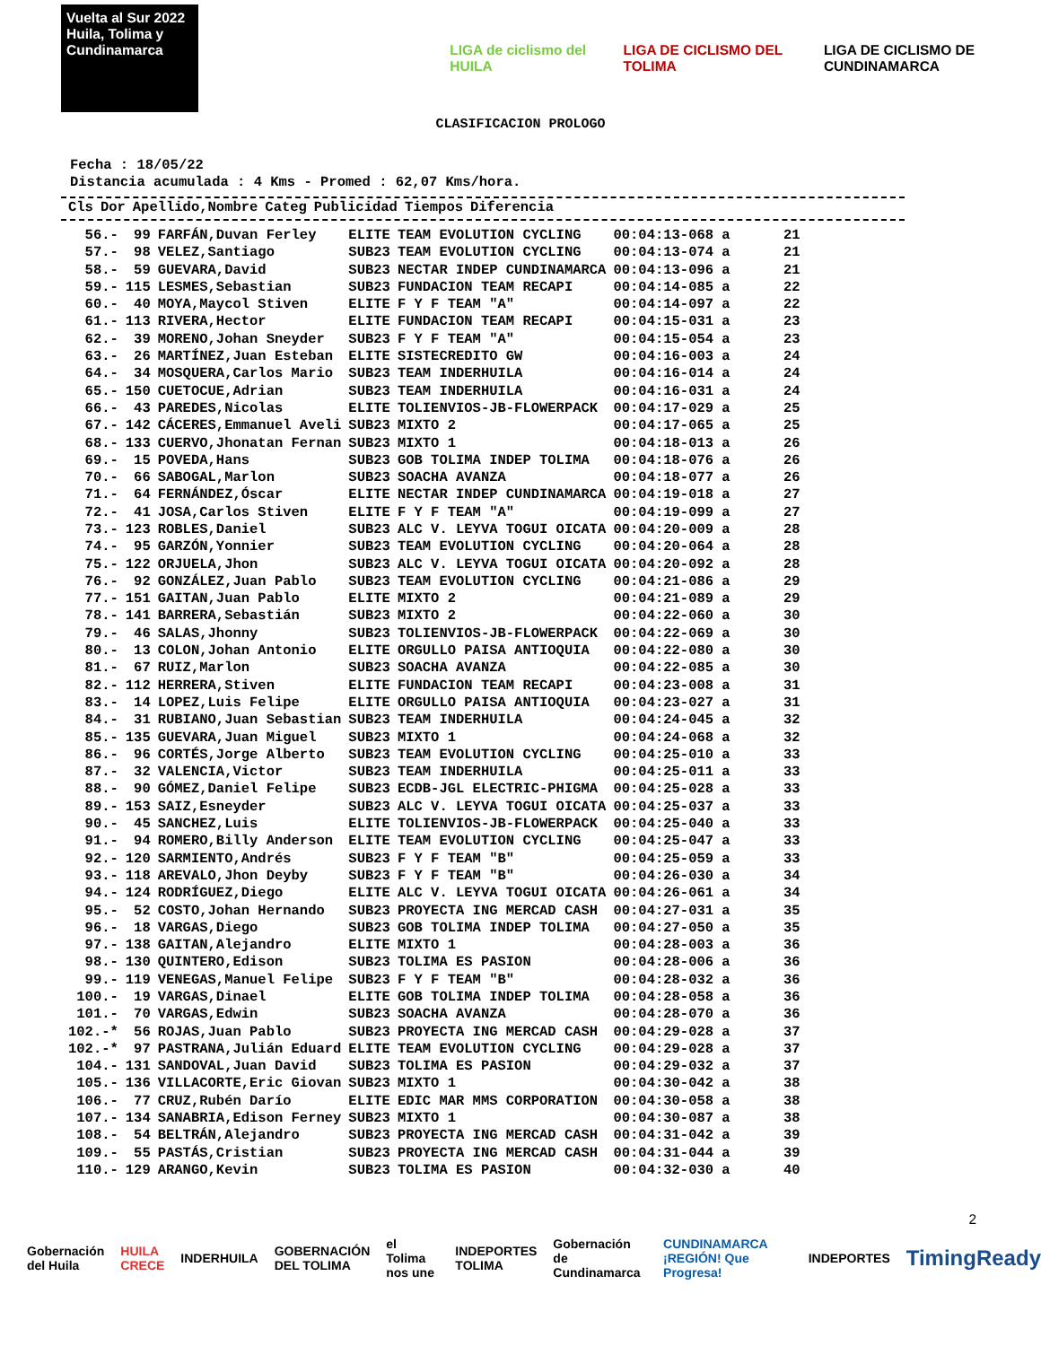Vuelta al Sur 2022
Huila, Tolima y Cundinamarca
LIGA de ciclismo del HUILA LIGA DE CICLISMO DEL TOLIMA
LIGA DE CICLISMO DE CUNDINAMARCA
CLASIFICACION PROLOGO
Fecha : 18/05/22
Distancia acumulada : 4 Kms - Promed : 62,07 Kms/hora.
| Cls | Dor | Apellido,Nombre | Categ | Publicidad | Tiempos | Diferencia |
| --- | --- | --- | --- | --- | --- | --- |
| 56.- | 99 | FARFÁN,Duvan Ferley | ELITE | TEAM EVOLUTION CYCLING | 00:04:13-068 a | 21 |
| 57.- | 98 | VELEZ,Santiago | SUB23 | TEAM EVOLUTION CYCLING | 00:04:13-074 a | 21 |
| 58.- | 59 | GUEVARA,David | SUB23 | NECTAR INDEP CUNDINAMARCA | 00:04:13-096 a | 21 |
| 59.- | 115 | LESMES,Sebastian | SUB23 | FUNDACION TEAM RECAPI | 00:04:14-085 a | 22 |
| 60.- | 40 | MOYA,Maycol Stiven | ELITE | F Y F TEAM "A" | 00:04:14-097 a | 22 |
| 61.- | 113 | RIVERA,Hector | ELITE | FUNDACION TEAM RECAPI | 00:04:15-031 a | 23 |
| 62.- | 39 | MORENO,Johan Sneyder | SUB23 | F Y F TEAM "A" | 00:04:15-054 a | 23 |
| 63.- | 26 | MARTÍNEZ,Juan Esteban | ELITE | SISTECREDITO GW | 00:04:16-003 a | 24 |
| 64.- | 34 | MOSQUERA,Carlos Mario | SUB23 | TEAM INDERHUILA | 00:04:16-014 a | 24 |
| 65.- | 150 | CUETOCUE,Adrian | SUB23 | TEAM INDERHUILA | 00:04:16-031 a | 24 |
| 66.- | 43 | PAREDES,Nicolas | ELITE | TOLIENVIOS-JB-FLOWERPACK | 00:04:17-029 a | 25 |
| 67.- | 142 | CÁCERES,Emmanuel Aveli | SUB23 | MIXTO 2 | 00:04:17-065 a | 25 |
| 68.- | 133 | CUERVO,Jhonatan Fernan | SUB23 | MIXTO 1 | 00:04:18-013 a | 26 |
| 69.- | 15 | POVEDA,Hans | SUB23 | GOB TOLIMA INDEP TOLIMA | 00:04:18-076 a | 26 |
| 70.- | 66 | SABOGAL,Marlon | SUB23 | SOACHA AVANZA | 00:04:18-077 a | 26 |
| 71.- | 64 | FERNÁNDEZ,Óscar | ELITE | NECTAR INDEP CUNDINAMARCA | 00:04:19-018 a | 27 |
| 72.- | 41 | JOSA,Carlos Stiven | ELITE | F Y F TEAM "A" | 00:04:19-099 a | 27 |
| 73.- | 123 | ROBLES,Daniel | SUB23 | ALC V. LEYVA TOGUI OICATA | 00:04:20-009 a | 28 |
| 74.- | 95 | GARZÓN,Yonnier | SUB23 | TEAM EVOLUTION CYCLING | 00:04:20-064 a | 28 |
| 75.- | 122 | ORJUELA,Jhon | SUB23 | ALC V. LEYVA TOGUI OICATA | 00:04:20-092 a | 28 |
| 76.- | 92 | GONZÁLEZ,Juan Pablo | SUB23 | TEAM EVOLUTION CYCLING | 00:04:21-086 a | 29 |
| 77.- | 151 | GAITAN,Juan Pablo | ELITE | MIXTO 2 | 00:04:21-089 a | 29 |
| 78.- | 141 | BARRERA,Sebastián | SUB23 | MIXTO 2 | 00:04:22-060 a | 30 |
| 79.- | 46 | SALAS,Jhonny | SUB23 | TOLIENVIOS-JB-FLOWERPACK | 00:04:22-069 a | 30 |
| 80.- | 13 | COLON,Johan Antonio | ELITE | ORGULLO PAISA ANTIOQUIA | 00:04:22-080 a | 30 |
| 81.- | 67 | RUIZ,Marlon | SUB23 | SOACHA AVANZA | 00:04:22-085 a | 30 |
| 82.- | 112 | HERRERA,Stiven | ELITE | FUNDACION TEAM RECAPI | 00:04:23-008 a | 31 |
| 83.- | 14 | LOPEZ,Luis Felipe | ELITE | ORGULLO PAISA ANTIOQUIA | 00:04:23-027 a | 31 |
| 84.- | 31 | RUBIANO,Juan Sebastian | SUB23 | TEAM INDERHUILA | 00:04:24-045 a | 32 |
| 85.- | 135 | GUEVARA,Juan Miguel | SUB23 | MIXTO 1 | 00:04:24-068 a | 32 |
| 86.- | 96 | CORTÉS,Jorge Alberto | SUB23 | TEAM EVOLUTION CYCLING | 00:04:25-010 a | 33 |
| 87.- | 32 | VALENCIA,Victor | SUB23 | TEAM INDERHUILA | 00:04:25-011 a | 33 |
| 88.- | 90 | GÓMEZ,Daniel Felipe | SUB23 | ECDB-JGL ELECTRIC-PHIGMA | 00:04:25-028 a | 33 |
| 89.- | 153 | SAIZ,Esneyder | SUB23 | ALC V. LEYVA TOGUI OICATA | 00:04:25-037 a | 33 |
| 90.- | 45 | SANCHEZ,Luis | ELITE | TOLIENVIOS-JB-FLOWERPACK | 00:04:25-040 a | 33 |
| 91.- | 94 | ROMERO,Billy Anderson | ELITE | TEAM EVOLUTION CYCLING | 00:04:25-047 a | 33 |
| 92.- | 120 | SARMIENTO,Andrés | SUB23 | F Y F TEAM "B" | 00:04:25-059 a | 33 |
| 93.- | 118 | AREVALO,Jhon Deyby | SUB23 | F Y F TEAM "B" | 00:04:26-030 a | 34 |
| 94.- | 124 | RODRÍGUEZ,Diego | ELITE | ALC V. LEYVA TOGUI OICATA | 00:04:26-061 a | 34 |
| 95.- | 52 | COSTO,Johan Hernando | SUB23 | PROYECTA ING MERCAD CASH | 00:04:27-031 a | 35 |
| 96.- | 18 | VARGAS,Diego | SUB23 | GOB TOLIMA INDEP TOLIMA | 00:04:27-050 a | 35 |
| 97.- | 138 | GAITAN,Alejandro | ELITE | MIXTO 1 | 00:04:28-003 a | 36 |
| 98.- | 130 | QUINTERO,Edison | SUB23 | TOLIMA ES PASION | 00:04:28-006 a | 36 |
| 99.- | 119 | VENEGAS,Manuel Felipe | SUB23 | F Y F TEAM "B" | 00:04:28-032 a | 36 |
| 100.- | 19 | VARGAS,Dinael | ELITE | GOB TOLIMA INDEP TOLIMA | 00:04:28-058 a | 36 |
| 101.- | 70 | VARGAS,Edwin | SUB23 | SOACHA AVANZA | 00:04:28-070 a | 36 |
| 102.-* | 56 | ROJAS,Juan Pablo | SUB23 | PROYECTA ING MERCAD CASH | 00:04:29-028 a | 37 |
| 102.-* | 97 | PASTRANA,Julián Eduard | ELITE | TEAM EVOLUTION CYCLING | 00:04:29-028 a | 37 |
| 104.- | 131 | SANDOVAL,Juan David | SUB23 | TOLIMA ES PASION | 00:04:29-032 a | 37 |
| 105.- | 136 | VILLACORTE,Eric Giovan | SUB23 | MIXTO 1 | 00:04:30-042 a | 38 |
| 106.- | 77 | CRUZ,Rubén Darío | ELITE | EDIC MAR MMS CORPORATION | 00:04:30-058 a | 38 |
| 107.- | 134 | SANABRIA,Edison Ferney | SUB23 | MIXTO 1 | 00:04:30-087 a | 38 |
| 108.- | 54 | BELTRÁN,Alejandro | SUB23 | PROYECTA ING MERCAD CASH | 00:04:31-042 a | 39 |
| 109.- | 55 | PASTÁS,Cristian | SUB23 | PROYECTA ING MERCAD CASH | 00:04:31-044 a | 39 |
| 110.- | 129 | ARANGO,Kevin | SUB23 | TOLIMA ES PASION | 00:04:32-030 a | 40 |
2
Gobernación del Huila HUILA CRECE INDERHUILA GOBERNACIÓN DEL TOLIMA el Tolima nos une INDEPORTES TOLIMA Gobernación de Cundinamarca CUNDINAMARCA ¡REGIÓN! Que Progresa! INDEPORTES TimingReady